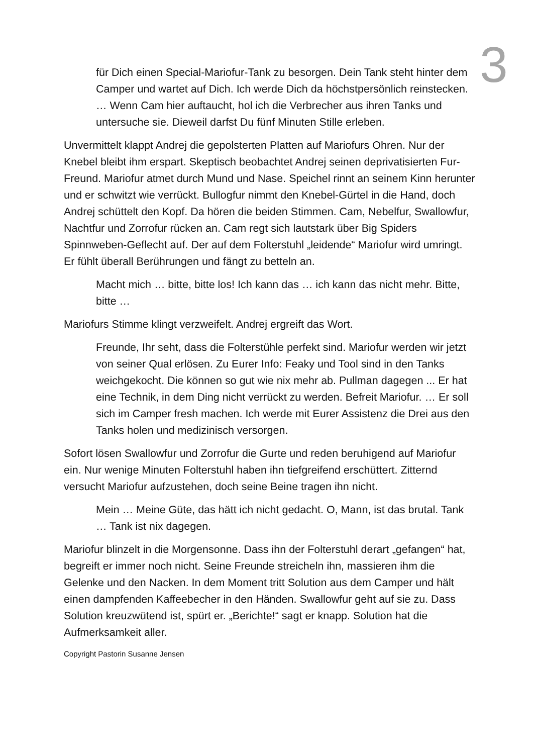3
für Dich einen Special-Mariofur-Tank zu besorgen. Dein Tank steht hinter dem Camper und wartet auf Dich. Ich werde Dich da höchstpersönlich reinstecken. … Wenn Cam hier auftaucht, hol ich die Verbrecher aus ihren Tanks und untersuche sie. Dieweil darfst Du fünf Minuten Stille erleben.
Unvermittelt klappt Andrej die gepolsterten Platten auf Mariofurs Ohren. Nur der Knebel bleibt ihm erspart. Skeptisch beobachtet Andrej seinen deprivatisierten Fur-Freund. Mariofur atmet durch Mund und Nase. Speichel rinnt an seinem Kinn herunter und er schwitzt wie verrückt. Bullogfur nimmt den Knebel-Gürtel in die Hand, doch Andrej schüttelt den Kopf. Da hören die beiden Stimmen. Cam, Nebelfur, Swallowfur, Nachtfur und Zorrofur rücken an. Cam regt sich lautstark über Big Spiders Spinnweben-Geflecht auf. Der auf dem Folterstuhl „leidende“ Mariofur wird umringt. Er fühlt überall Berührungen und fängt zu betteln an.
Macht mich … bitte, bitte los! Ich kann das … ich kann das nicht mehr. Bitte, bitte …
Mariofurs Stimme klingt verzweifelt. Andrej ergreift das Wort.
Freunde, Ihr seht, dass die Folterstühle perfekt sind. Mariofur werden wir jetzt von seiner Qual erlösen. Zu Eurer Info: Feaky und Tool sind in den Tanks weichgekocht. Die können so gut wie nix mehr ab. Pullman dagegen ... Er hat eine Technik, in dem Ding nicht verrückt zu werden. Befreit Mariofur. … Er soll sich im Camper fresh machen. Ich werde mit Eurer Assistenz die Drei aus den Tanks holen und medizinisch versorgen.
Sofort lösen Swallowfur und Zorrofur die Gurte und reden beruhigend auf Mariofur ein. Nur wenige Minuten Folterstuhl haben ihn tiefgreifend erschüttert. Zitternd versucht Mariofur aufzustehen, doch seine Beine tragen ihn nicht.
Mein … Meine Güte, das hätt ich nicht gedacht. O, Mann, ist das brutal. Tank … Tank ist nix dagegen.
Mariofur blinzelt in die Morgensonne. Dass ihn der Folterstuhl derart „gefangen“ hat, begreift er immer noch nicht. Seine Freunde streicheln ihn, massieren ihm die Gelenke und den Nacken. In dem Moment tritt Solution aus dem Camper und hält einen dampfenden Kaffeebecher in den Händen. Swallowfur geht auf sie zu. Dass Solution kreuzwütend ist, spürt er. „Berichte!“ sagt er knapp. Solution hat die Aufmerksamkeit aller.
Copyright Pastorin Susanne Jensen